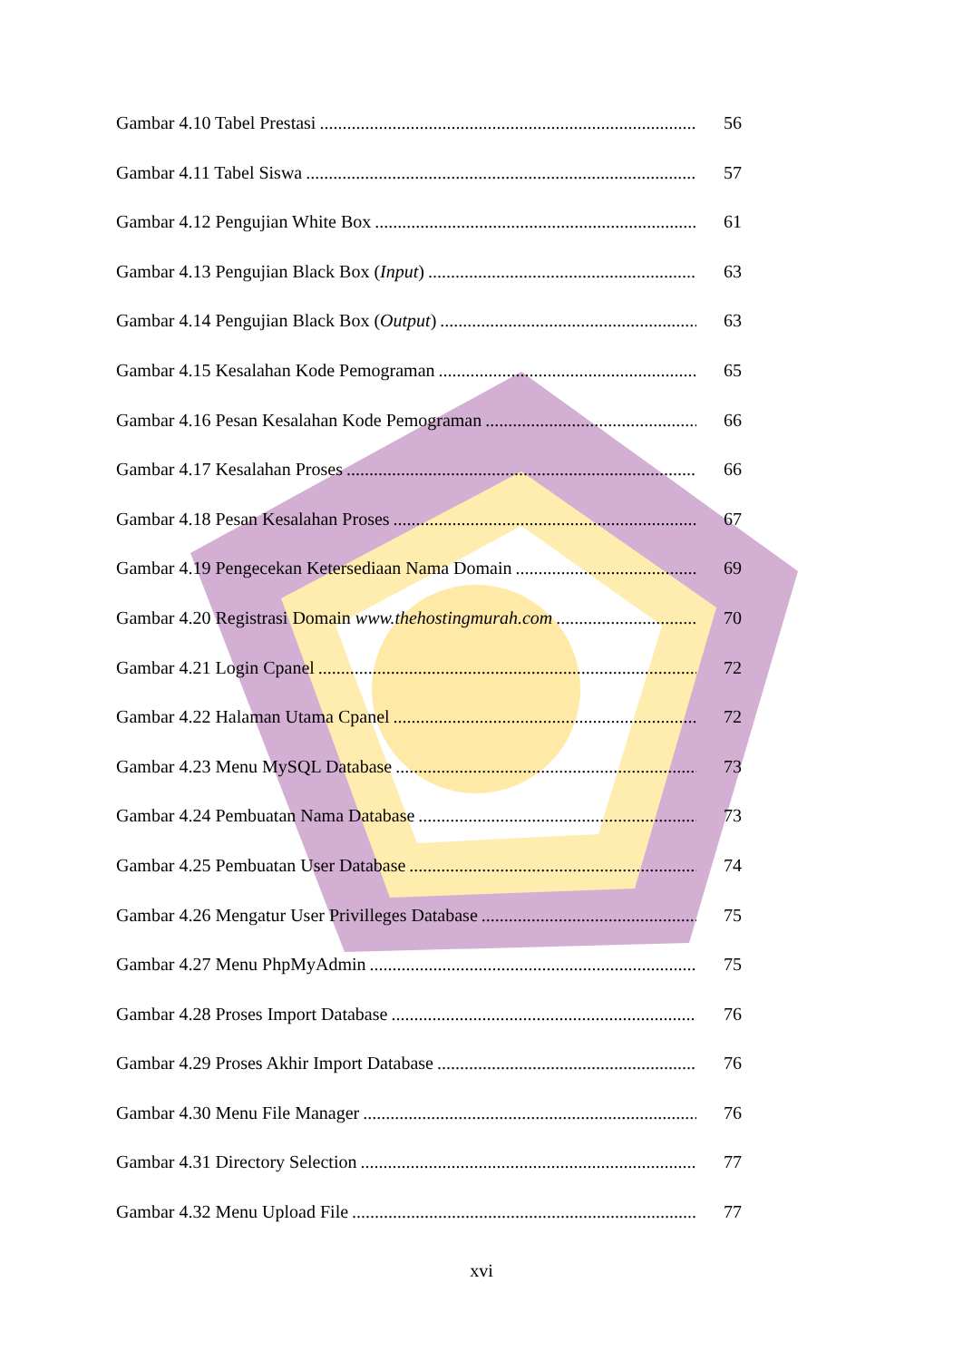Gambar 4.10 Tabel Prestasi 56
Gambar 4.11 Tabel Siswa 57
Gambar 4.12 Pengujian White Box 61
Gambar 4.13 Pengujian Black Box (Input) 63
Gambar 4.14 Pengujian Black Box (Output) 63
Gambar 4.15 Kesalahan Kode Pemograman 65
Gambar 4.16 Pesan Kesalahan Kode Pemograman 66
Gambar 4.17 Kesalahan Proses 66
Gambar 4.18 Pesan Kesalahan Proses 67
Gambar 4.19 Pengecekan Ketersediaan Nama Domain 69
Gambar 4.20 Registrasi Domain www.thehostingmurah.com 70
Gambar 4.21 Login Cpanel 72
Gambar 4.22 Halaman Utama Cpanel 72
Gambar 4.23 Menu MySQL Database 73
Gambar 4.24 Pembuatan Nama Database 73
Gambar 4.25 Pembuatan User Database 74
Gambar 4.26 Mengatur User Privilleges Database 75
Gambar 4.27 Menu PhpMyAdmin 75
Gambar 4.28 Proses Import Database 76
Gambar 4.29 Proses Akhir Import Database 76
Gambar 4.30 Menu File Manager 76
Gambar 4.31 Directory Selection 77
Gambar 4.32 Menu Upload File 77
xvi